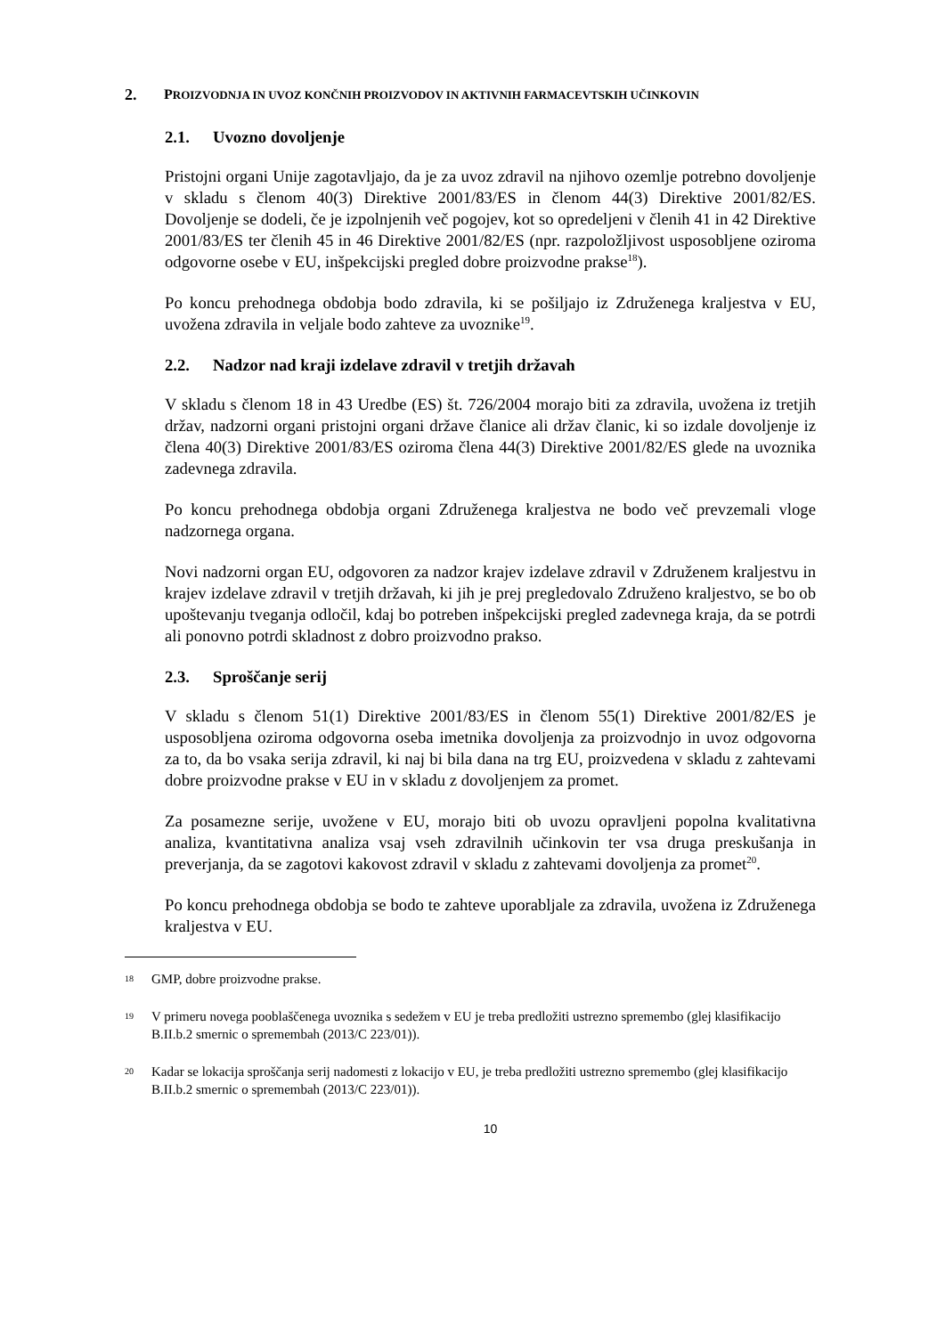2. PROIZVODNJA IN UVOZ KONČNIH PROIZVODOV IN AKTIVNIH FARMACEVTSKIH UČINKOVIN
2.1. Uvozno dovoljenje
Pristojni organi Unije zagotavljajo, da je za uvoz zdravil na njihovo ozemlje potrebno dovoljenje v skladu s členom 40(3) Direktive 2001/83/ES in členom 44(3) Direktive 2001/82/ES. Dovoljenje se dodeli, če je izpolnjenih več pogojev, kot so opredeljeni v členih 41 in 42 Direktive 2001/83/ES ter členih 45 in 46 Direktive 2001/82/ES (npr. razpoložljivost usposobljene oziroma odgovorne osebe v EU, inšpekcijski pregled dobre proizvodne prakse<sup>18</sup>).
Po koncu prehodnega obdobja bodo zdravila, ki se pošiljajo iz Združenega kraljestva v EU, uvožena zdravila in veljale bodo zahteve za uvoznike<sup>19</sup>.
2.2. Nadzor nad kraji izdelave zdravil v tretjih državah
V skladu s členom 18 in 43 Uredbe (ES) št. 726/2004 morajo biti za zdravila, uvožena iz tretjih držav, nadzorni organi pristojni organi države članice ali držav članic, ki so izdale dovoljenje iz člena 40(3) Direktive 2001/83/ES oziroma člena 44(3) Direktive 2001/82/ES glede na uvoznika zadevnega zdravila.
Po koncu prehodnega obdobja organi Združenega kraljestva ne bodo več prevzemali vloge nadzornega organa.
Novi nadzorni organ EU, odgovoren za nadzor krajev izdelave zdravil v Združenem kraljestvu in krajev izdelave zdravil v tretjih državah, ki jih je prej pregledovalo Združeno kraljestvo, se bo ob upoštevanju tveganja odločil, kdaj bo potreben inšpekcijski pregled zadevnega kraja, da se potrdi ali ponovno potrdi skladnost z dobro proizvodno prakso.
2.3. Sproščanje serij
V skladu s členom 51(1) Direktive 2001/83/ES in členom 55(1) Direktive 2001/82/ES je usposobljena oziroma odgovorna oseba imetnika dovoljenja za proizvodnjo in uvoz odgovorna za to, da bo vsaka serija zdravil, ki naj bi bila dana na trg EU, proizvedena v skladu z zahtevami dobre proizvodne prakse v EU in v skladu z dovoljenjem za promet.
Za posamezne serije, uvožene v EU, morajo biti ob uvozu opravljeni popolna kvalitativna analiza, kvantitativna analiza vsaj vseh zdravilnih učinkovin ter vsa druga preskušanja in preverjanja, da se zagotovi kakovost zdravil v skladu z zahtevami dovoljenja za promet<sup>20</sup>.
Po koncu prehodnega obdobja se bodo te zahteve uporabljale za zdravila, uvožena iz Združenega kraljestva v EU.
18 GMP, dobre proizvodne prakse.
19 V primeru novega pooblaščenega uvoznika s sedežem v EU je treba predložiti ustrezno spremembo (glej klasifikacijo B.II.b.2 smernic o spremembah (2013/C 223/01)).
20 Kadar se lokacija sproščanja serij nadomesti z lokacijo v EU, je treba predložiti ustrezno spremembo (glej klasifikacijo B.II.b.2 smernic o spremembah (2013/C 223/01)).
10